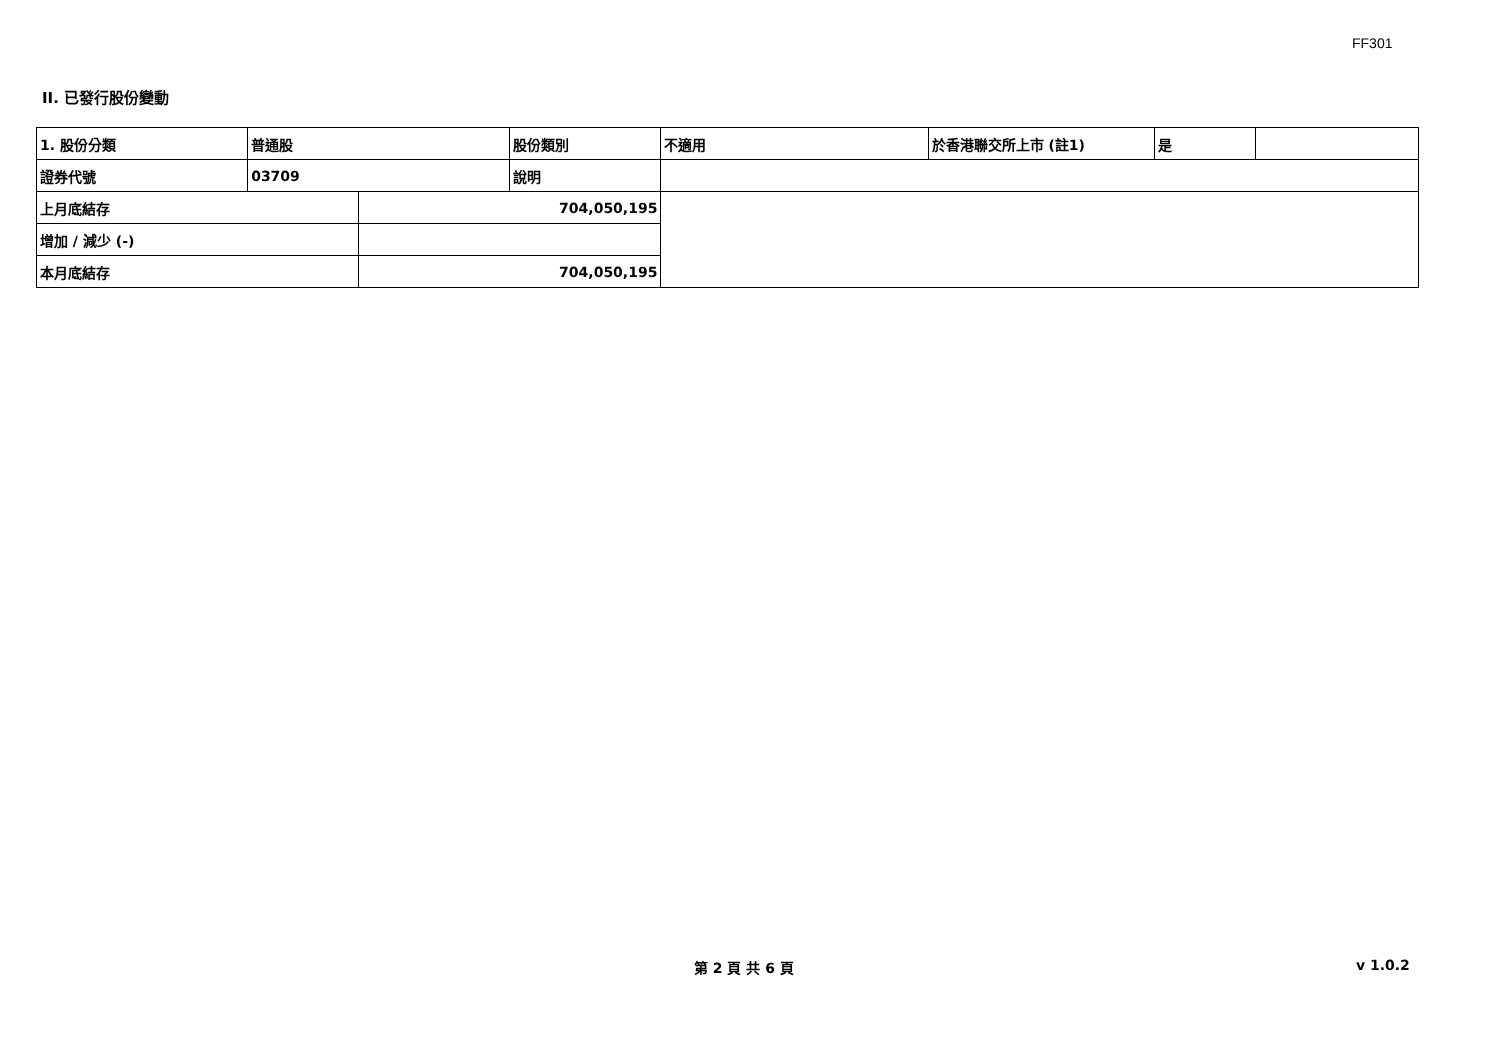FF301
II. 已發行股份變動
| 1. 股份分類 | 普通股 | | 股份類別 | 不適用 | 於香港聯交所上市 (註1) | 是 | |
| 證券代號 | 03709 | | 說明 | | | | |
| 上月底結存 | | 704,050,195 | | | | | |
| 增加 / 減少 (-) | | | | | | | |
| 本月底結存 | | 704,050,195 | | | | | |
第 2 頁 共 6 頁 v 1.0.2